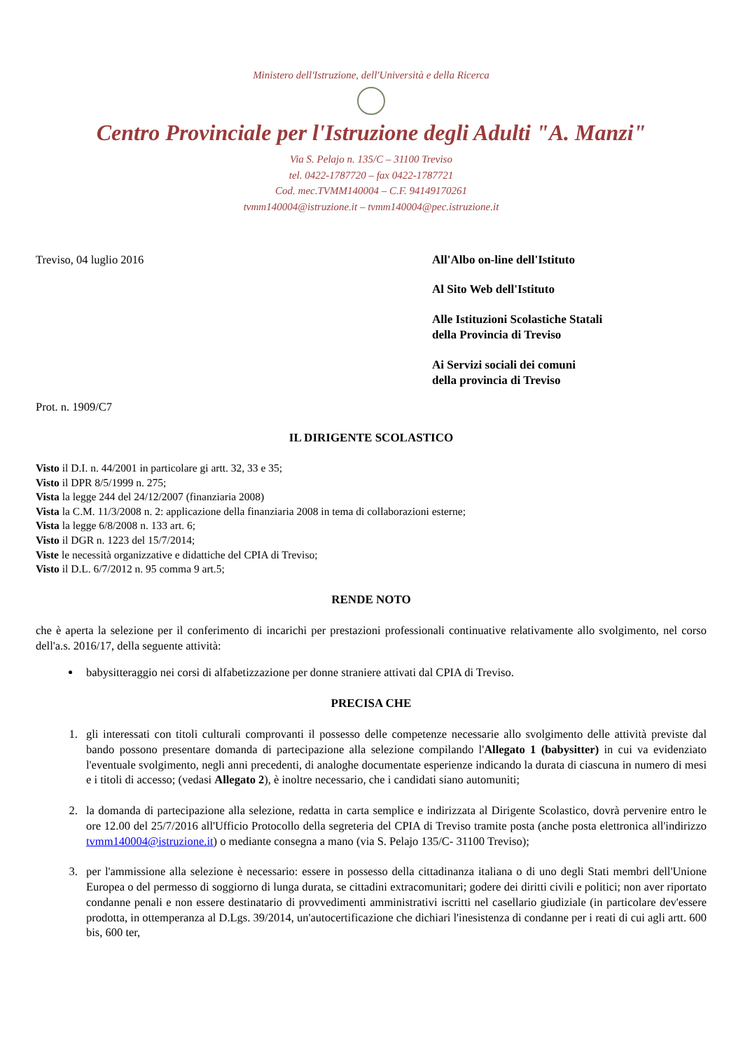Ministero dell'Istruzione, dell'Università e della Ricerca
Centro Provinciale per l'Istruzione degli Adulti "A. Manzi"
Via S. Pelajo n. 135/C – 31100 Treviso
tel. 0422-1787720 – fax 0422-1787721
Cod. mec.TVMM140004 – C.F. 94149170261
tvmm140004@istruzione.it – tvmm140004@pec.istruzione.it
Treviso, 04 luglio 2016
Prot. n. 1909/C7
All'Albo on-line dell'Istituto
Al Sito Web dell'Istituto
Alle Istituzioni Scolastiche Statali
della Provincia di Treviso
Ai Servizi sociali dei comuni
della provincia di Treviso
IL DIRIGENTE SCOLASTICO
Visto il D.I. n. 44/2001 in particolare gi artt. 32, 33 e 35;
Visto il DPR 8/5/1999 n. 275;
Vista la legge 244 del 24/12/2007 (finanziaria 2008)
Vista la C.M. 11/3/2008 n. 2: applicazione della finanziaria 2008 in tema di collaborazioni esterne;
Vista la legge 6/8/2008 n. 133 art. 6;
Visto il DGR n. 1223 del 15/7/2014;
Viste le necessità organizzative e didattiche del CPIA di Treviso;
Visto il D.L. 6/7/2012 n. 95 comma 9 art.5;
RENDE NOTO
che è aperta la selezione per il conferimento di incarichi per prestazioni professionali continuative relativamente allo svolgimento, nel corso dell'a.s. 2016/17, della seguente attività:
babysitteraggio nei corsi di alfabetizzazione per donne straniere attivati dal CPIA di Treviso.
PRECISA CHE
1. gli interessati con titoli culturali comprovanti il possesso delle competenze necessarie allo svolgimento delle attività previste dal bando possono presentare domanda di partecipazione alla selezione compilando l'Allegato 1 (babysitter) in cui va evidenziato l'eventuale svolgimento, negli anni precedenti, di analoghe documentate esperienze indicando la durata di ciascuna in numero di mesi e i titoli di accesso; (vedasi Allegato 2), è inoltre necessario, che i candidati siano automuniti;
2. la domanda di partecipazione alla selezione, redatta in carta semplice e indirizzata al Dirigente Scolastico, dovrà pervenire entro le ore 12.00 del 25/7/2016 all'Ufficio Protocollo della segreteria del CPIA di Treviso tramite posta (anche posta elettronica all'indirizzo tvmm140004@istruzione.it) o mediante consegna a mano (via S. Pelajo 135/C- 31100 Treviso);
3. per l'ammissione alla selezione è necessario: essere in possesso della cittadinanza italiana o di uno degli Stati membri dell'Unione Europea o del permesso di soggiorno di lunga durata, se cittadini extracomunitari; godere dei diritti civili e politici; non aver riportato condanne penali e non essere destinatario di provvedimenti amministrativi iscritti nel casellario giudiziale (in particolare dev'essere prodotta, in ottemperanza al D.Lgs. 39/2014, un'autocertificazione che dichiari l'inesistenza di condanne per i reati di cui agli artt. 600 bis, 600 ter,